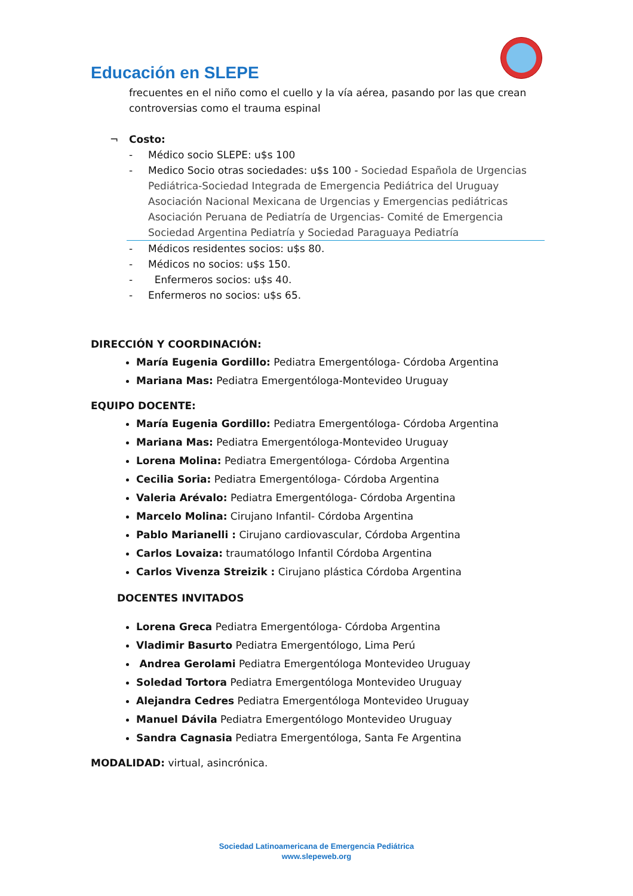Educación en SLEPE
frecuentes en el niño como el cuello y la vía aérea, pasando por las que crean controversias como el trauma espinal
¬ Costo:
- Médico socio SLEPE: u$s 100
- Medico Socio otras sociedades: u$s 100 - Sociedad Española de Urgencias Pediátrica-Sociedad Integrada de Emergencia Pediátrica del Uruguay Asociación Nacional Mexicana de Urgencias y Emergencias pediátricas Asociación Peruana de Pediatría de Urgencias- Comité de Emergencia Sociedad Argentina Pediatría y Sociedad Paraguaya Pediatría
- Médicos residentes socios: u$s 80.
- Médicos no socios: u$s 150.
- Enfermeros socios: u$s 40.
- Enfermeros no socios: u$s 65.
DIRECCIÓN Y COORDINACIÓN:
María Eugenia Gordillo: Pediatra Emergentóloga- Córdoba Argentina
Mariana Mas: Pediatra Emergentóloga-Montevideo Uruguay
EQUIPO DOCENTE:
María Eugenia Gordillo: Pediatra Emergentóloga- Córdoba Argentina
Mariana Mas: Pediatra Emergentóloga-Montevideo Uruguay
Lorena Molina: Pediatra Emergentóloga- Córdoba Argentina
Cecilia Soria: Pediatra Emergentóloga- Córdoba Argentina
Valeria Arévalo: Pediatra Emergentóloga- Córdoba Argentina
Marcelo Molina: Cirujano Infantil- Córdoba Argentina
Pablo Marianelli : Cirujano cardiovascular, Córdoba Argentina
Carlos Lovaiza: traumatólogo Infantil Córdoba Argentina
Carlos Vivenza Streizik : Cirujano plástica Córdoba Argentina
DOCENTES INVITADOS
Lorena Greca Pediatra Emergentóloga- Córdoba Argentina
Vladimir Basurto Pediatra Emergentólogo, Lima Perú
Andrea Gerolami Pediatra Emergentóloga Montevideo Uruguay
Soledad Tortora Pediatra Emergentóloga Montevideo Uruguay
Alejandra Cedres Pediatra Emergentóloga Montevideo Uruguay
Manuel Dávila Pediatra Emergentólogo Montevideo Uruguay
Sandra Cagnasia Pediatra Emergentóloga, Santa Fe Argentina
MODALIDAD: virtual, asincrónica.
Sociedad Latinoamericana de Emergencia Pediátrica
www.slepeweb.org